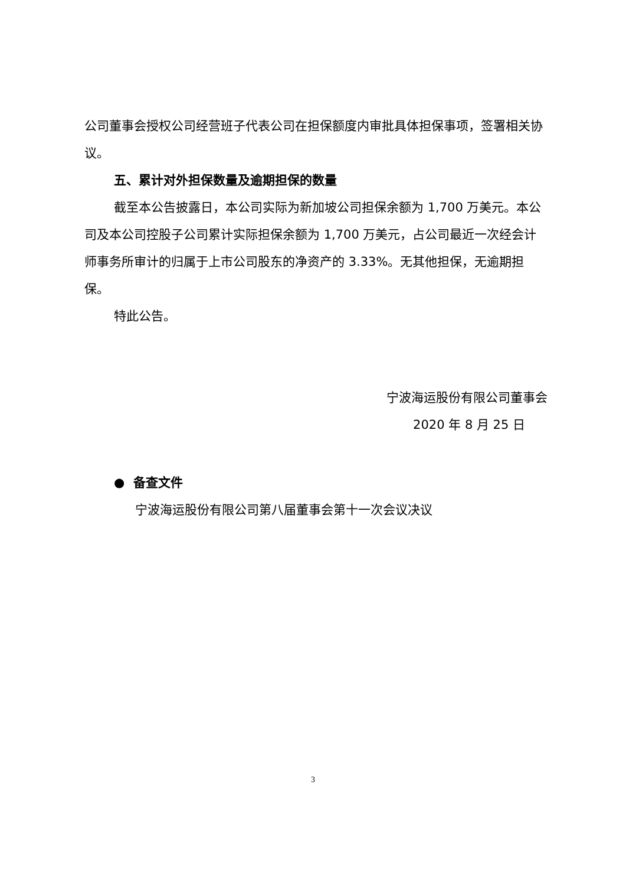公司董事会授权公司经营班子代表公司在担保额度内审批具体担保事项，签署相关协议。
五、累计对外担保数量及逾期担保的数量
截至本公告披露日，本公司实际为新加坡公司担保余额为 1,700 万美元。本公司及本公司控股子公司累计实际担保余额为 1,700 万美元，占公司最近一次经会计师事务所审计的归属于上市公司股东的净资产的 3.33%。无其他担保，无逾期担保。
特此公告。
宁波海运股份有限公司董事会
2020 年 8 月 25 日
● 备查文件
宁波海运股份有限公司第八届董事会第十一次会议决议
3